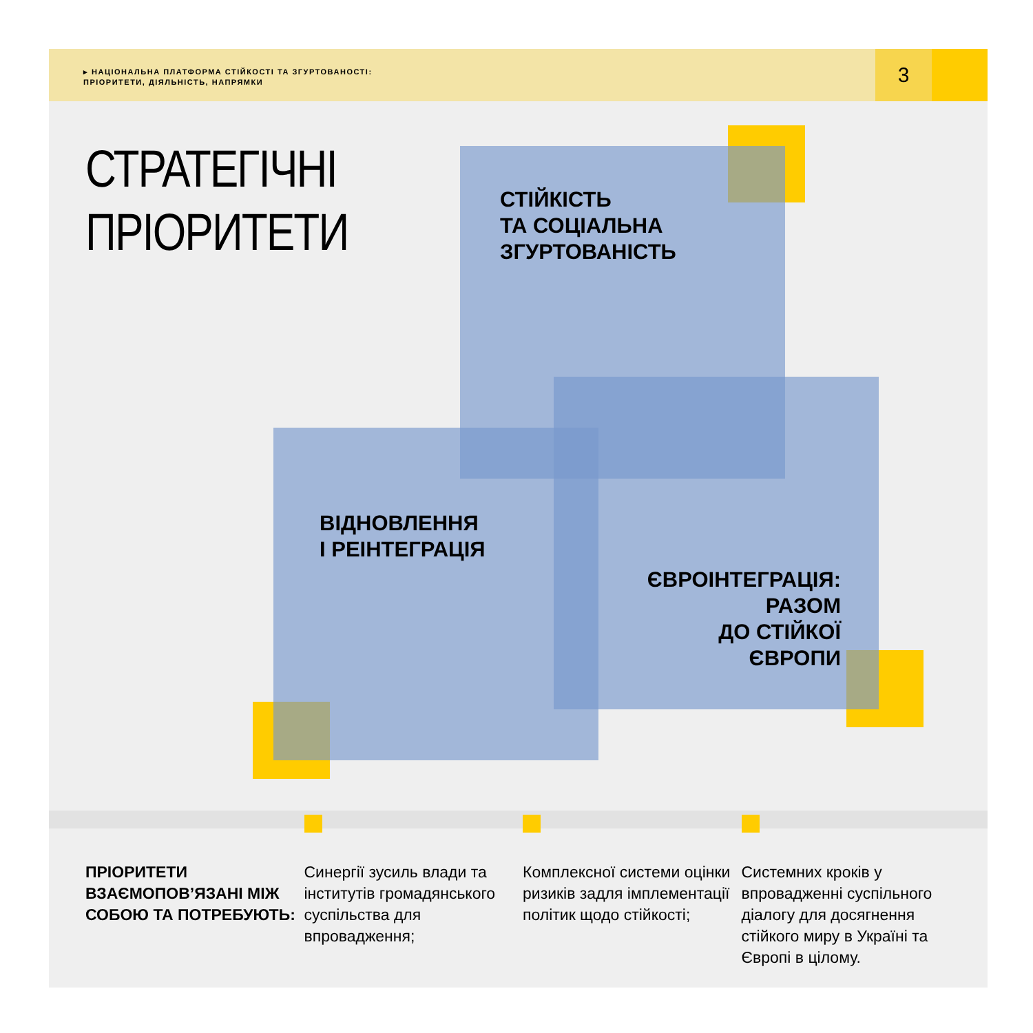▸ НАЦІОНАЛЬНА ПЛАТФОРМА СТІЙКОСТІ ТА ЗГУРТОВАНОСТІ:
ПРІОРИТЕТИ, ДІЯЛЬНІСТЬ, НАПРЯМКИ
3
СТРАТЕГІЧНІ
ПРІОРИТЕТИ
СТІЙКІСТЬ
ТА СОЦІАЛЬНА
ЗГУРТОВАНІСТЬ
ВІДНОВЛЕННЯ
І РЕІНТЕГРАЦІЯ
ЄВРОІНТЕГРАЦІЯ:
РАЗОМ
ДО СТІЙКОЇ
ЄВРОПИ
ПРІОРИТЕТИ ВЗАЄМОПОВ’ЯЗАНІ МІЖ СОБОЮ ТА ПОТРЕБУЮТЬ:
Синергії зусиль влади та інститутів громадянського суспільства для впровадження;
Комплексної системи оцінки ризиків задля імплементації політик щодо стійкості;
Системних кроків у впровадженні суспільного діалогу для досягнення стійкого миру в Україні та Європі в цілому.